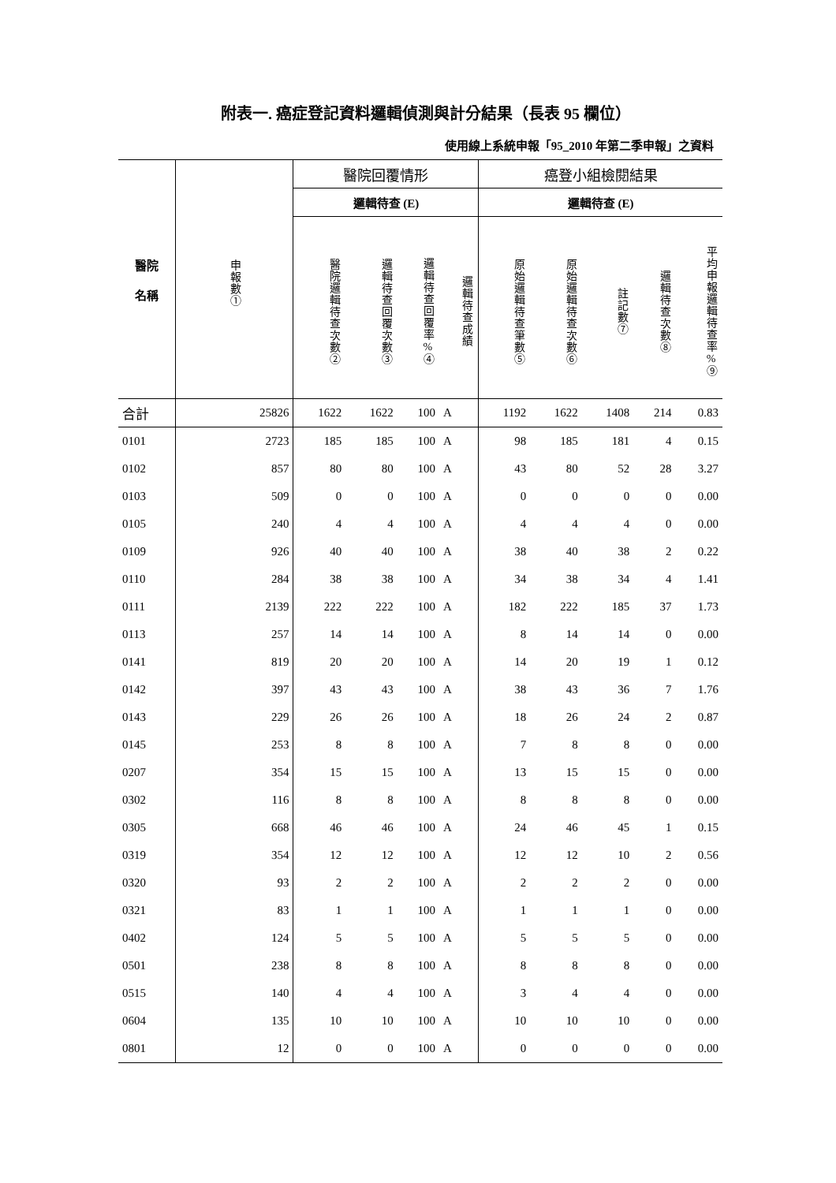附表一. 癌症登記資料邏輯偵測與計分結果（長表 95 欄位）
使用線上系統申報「95_2010 年第二季申報」之資料
| 醫院 名稱 | 申報數① | 醫院回覆情形 | | | | 癌登小組檢閱結果 | | | | |
| --- | --- | --- | --- | --- | --- | --- | --- | --- | --- | --- |
| | | 邏輯待查 (E) | | | | 邏輯待查 (E) | | | | |
| | | 醫院邏輯待查次數② | 邏輯待查回覆次數③ | 邏輯待查回覆率%④ | 邏輯待查成績 | 原始邏輯待查筆數⑤ | 原始邏輯待查次數⑥ | 註記數⑦ | 邏輯待查次數⑧ | 平均申報邏輯待查率%⑨ |
| 合計 | 25826 | 1622 | 1622 | 100 | A | 1192 | 1622 | 1408 | 214 | 0.83 |
| 0101 | 2723 | 185 | 185 | 100 | A | 98 | 185 | 181 | 4 | 0.15 |
| 0102 | 857 | 80 | 80 | 100 | A | 43 | 80 | 52 | 28 | 3.27 |
| 0103 | 509 | 0 | 0 | 100 | A | 0 | 0 | 0 | 0 | 0.00 |
| 0105 | 240 | 4 | 4 | 100 | A | 4 | 4 | 4 | 0 | 0.00 |
| 0109 | 926 | 40 | 40 | 100 | A | 38 | 40 | 38 | 2 | 0.22 |
| 0110 | 284 | 38 | 38 | 100 | A | 34 | 38 | 34 | 4 | 1.41 |
| 0111 | 2139 | 222 | 222 | 100 | A | 182 | 222 | 185 | 37 | 1.73 |
| 0113 | 257 | 14 | 14 | 100 | A | 8 | 14 | 14 | 0 | 0.00 |
| 0141 | 819 | 20 | 20 | 100 | A | 14 | 20 | 19 | 1 | 0.12 |
| 0142 | 397 | 43 | 43 | 100 | A | 38 | 43 | 36 | 7 | 1.76 |
| 0143 | 229 | 26 | 26 | 100 | A | 18 | 26 | 24 | 2 | 0.87 |
| 0145 | 253 | 8 | 8 | 100 | A | 7 | 8 | 8 | 0 | 0.00 |
| 0207 | 354 | 15 | 15 | 100 | A | 13 | 15 | 15 | 0 | 0.00 |
| 0302 | 116 | 8 | 8 | 100 | A | 8 | 8 | 8 | 0 | 0.00 |
| 0305 | 668 | 46 | 46 | 100 | A | 24 | 46 | 45 | 1 | 0.15 |
| 0319 | 354 | 12 | 12 | 100 | A | 12 | 12 | 10 | 2 | 0.56 |
| 0320 | 93 | 2 | 2 | 100 | A | 2 | 2 | 2 | 0 | 0.00 |
| 0321 | 83 | 1 | 1 | 100 | A | 1 | 1 | 1 | 0 | 0.00 |
| 0402 | 124 | 5 | 5 | 100 | A | 5 | 5 | 5 | 0 | 0.00 |
| 0501 | 238 | 8 | 8 | 100 | A | 8 | 8 | 8 | 0 | 0.00 |
| 0515 | 140 | 4 | 4 | 100 | A | 3 | 4 | 4 | 0 | 0.00 |
| 0604 | 135 | 10 | 10 | 100 | A | 10 | 10 | 10 | 0 | 0.00 |
| 0801 | 12 | 0 | 0 | 100 | A | 0 | 0 | 0 | 0 | 0.00 |